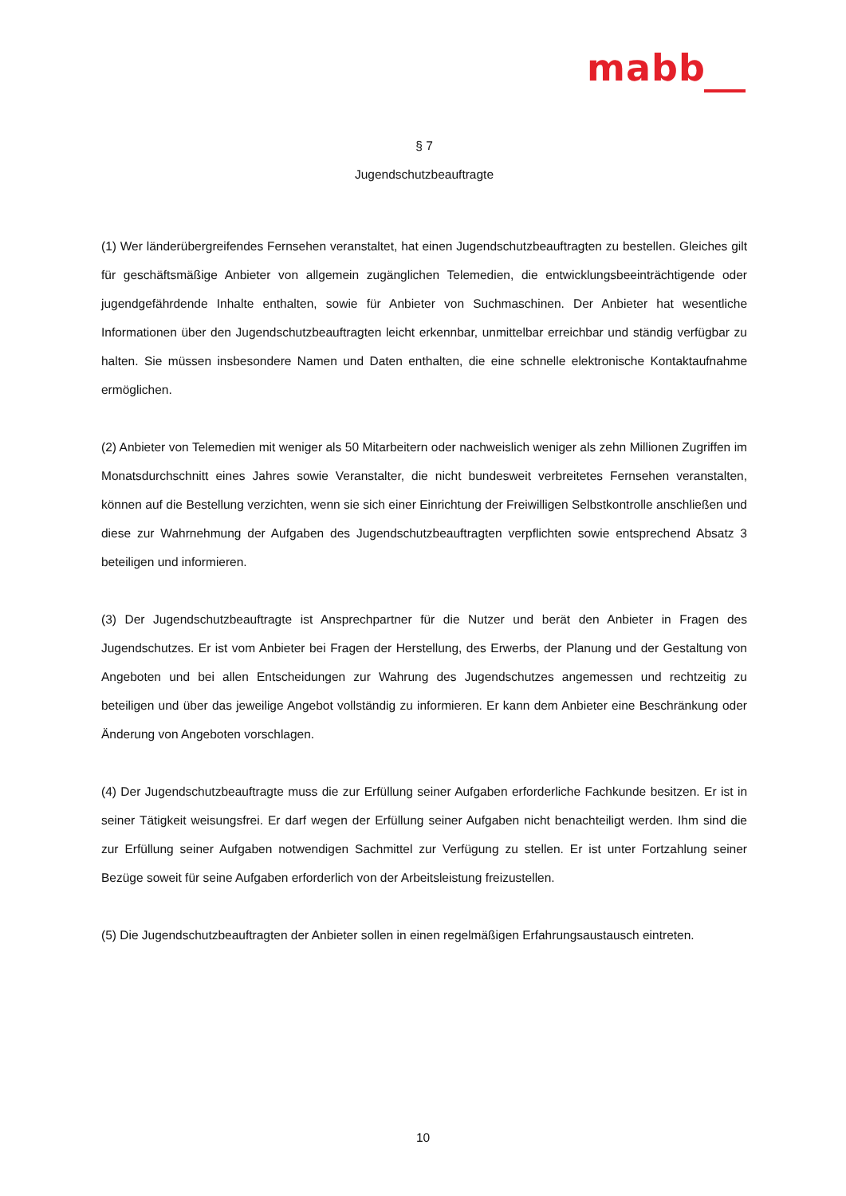mabb
§ 7
Jugendschutzbeauftragte
(1) Wer länderübergreifendes Fernsehen veranstaltet, hat einen Jugendschutzbeauftragten zu bestellen. Gleiches gilt für geschäftsmäßige Anbieter von allgemein zugänglichen Telemedien, die entwicklungsbeeinträchtigende oder jugendgefährdende Inhalte enthalten, sowie für Anbieter von Suchmaschinen. Der Anbieter hat wesentliche Informationen über den Jugendschutzbeauftragten leicht erkennbar, unmittelbar erreichbar und ständig verfügbar zu halten. Sie müssen insbesondere Namen und Daten enthalten, die eine schnelle elektronische Kontaktaufnahme ermöglichen.
(2) Anbieter von Telemedien mit weniger als 50 Mitarbeitern oder nachweislich weniger als zehn Millionen Zugriffen im Monatsdurchschnitt eines Jahres sowie Veranstalter, die nicht bundesweit verbreitetes Fernsehen veranstalten, können auf die Bestellung verzichten, wenn sie sich einer Einrichtung der Freiwilligen Selbstkontrolle anschließen und diese zur Wahrnehmung der Aufgaben des Jugendschutzbeauftragten verpflichten sowie entsprechend Absatz 3 beteiligen und informieren.
(3) Der Jugendschutzbeauftragte ist Ansprechpartner für die Nutzer und berät den Anbieter in Fragen des Jugendschutzes. Er ist vom Anbieter bei Fragen der Herstellung, des Erwerbs, der Planung und der Gestaltung von Angeboten und bei allen Entscheidungen zur Wahrung des Jugendschutzes angemessen und rechtzeitig zu beteiligen und über das jeweilige Angebot vollständig zu informieren. Er kann dem Anbieter eine Beschränkung oder Änderung von Angeboten vorschlagen.
(4) Der Jugendschutzbeauftragte muss die zur Erfüllung seiner Aufgaben erforderliche Fachkunde besitzen. Er ist in seiner Tätigkeit weisungsfrei. Er darf wegen der Erfüllung seiner Aufgaben nicht benachteiligt werden. Ihm sind die zur Erfüllung seiner Aufgaben notwendigen Sachmittel zur Verfügung zu stellen. Er ist unter Fortzahlung seiner Bezüge soweit für seine Aufgaben erforderlich von der Arbeitsleistung freizustellen.
(5) Die Jugendschutzbeauftragten der Anbieter sollen in einen regelmäßigen Erfahrungsaustausch eintreten.
10